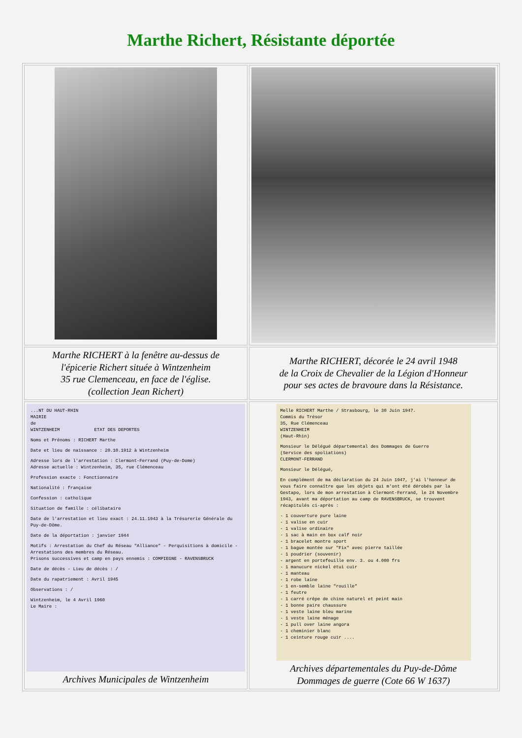Marthe Richert, Résistante déportée
| Marthe RICHERT à la fenêtre au-dessus de l'épicerie Richert située à Wintzenheim 35 rue Clemenceau, en face de l'église. (collection Jean Richert) | Marthe RICHERT, décorée le 24 avril 1948 de la Croix de Chevalier de la Légion d'Honneur pour ses actes de bravoure dans la Résistance. |
| ...NT DU HAUT-RHIN MAIRIE de WINTZENHEIM ETAT DES DEPORTES Noms et Prénoms : RICHERT Marthe Date et lieu de naissance : 20.10.1912 à Wintzenheim Adresse lors de l'arrestation : Clermont-Ferrand (Puy-de-Dome) Adresse actuelle : Wintzenheim, 35, rue Clémenceau Profession exacte : Fonctionnaire Nationalité : française Confession : catholique Situation de famille : célibataire Date de l'arrestation et lieu exact : 24.11.1943 à la Trésorerie Générale du Puy-de-Dôme. Date de la déportation : janvier 1944 Motifs : Arrestation du Chef du Réseau "Alliance" - Perquisitions à domicile - Arrestations des membres du Réseau. Prisons successives et camp en pays ennemis : COMPIEGNE - RAVENSBRUCK Date de décès - Lieu de décès : / Date du rapatriement : Avril 1945 Observations : / Wintzenheim, le 4 Avril 1960 Le Maire : Archives Municipales de Wintzenheim | Melle RICHERT Marthe / Strasbourg, le 30 Juin 1947. Commis du Trésor 35, Rue Clémenceau WINTZENHEIM (Haut-Rhin) Monsieur le Délégué départemental des Dommages de Guerre (Service des spoliations) CLERMONT-FERRAND Monsieur le Délégué, En complément de ma déclaration du 24 Juin 1947, j'ai l'honneur de vous faire connaître que les objets qui m'ont été dérobés par la Gestapo, lors de mon arrestation à Clermont-Ferrand, le 24 Novembre 1943, avant ma déportation au camp de RAVENSBRUCK, se trouvent récapitulés ci-après : - 1 couverture pure laine - 1 valise en cuir - 1 valise ordinaire - 1 sac à main en box calf noir - 1 bracelet montre sport - 1 bague montée sur "Fix" avec pierre taillée - 1 poudrier (souvenir) - argent en portefeuille env. 3. ou 4.000 frs - 1 manucure nickel étui cuir - 1 manteau - 1 robe laine - 1 en-semble laine "rouille" - 1 feutre - 1 carré crêpe de chine naturel et peint main - 1 bonne paire chaussure - 1 veste laine bleu marine - 1 veste laine ménage - 1 pull over laine angora - 1 cheminier blanc - 1 ceinture rouge cuir .... Archives départementales du Puy-de-Dôme Dommages de guerre (Cote 66 W 1637) |